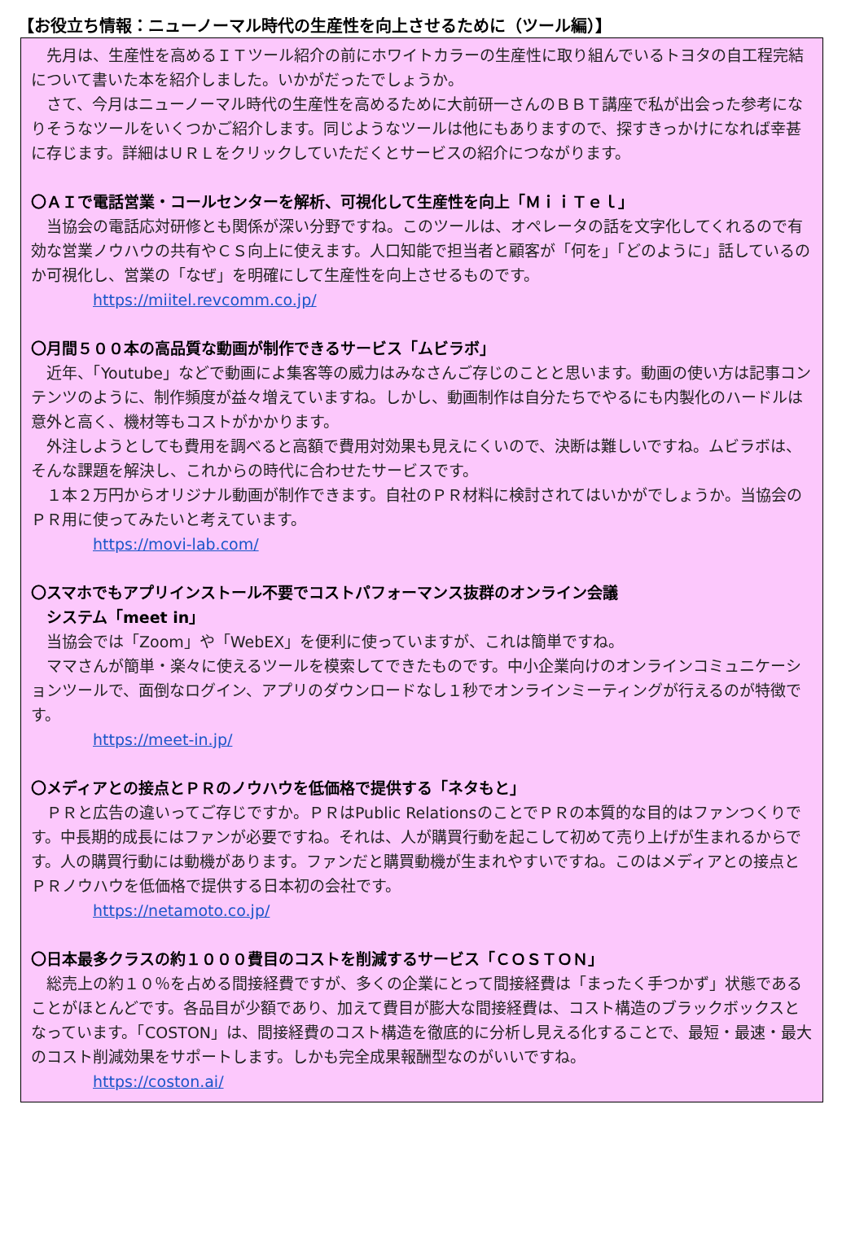【お役立ち情報：ニューノーマル時代の生産性を向上させるために（ツール編）】
　先月は、生産性を高めるＩＴツール紹介の前にホワイトカラーの生産性に取り組んでいるトヨタの自工程完結について書いた本を紹介しました。いかがだったでしょうか。
　さて、今月はニューノーマル時代の生産性を高めるために大前研一さんのＢＢＴ講座で私が出会った参考になりそうなツールをいくつかご紹介します。同じようなツールは他にもありますので、探すきっかけになれば幸甚に存じます。詳細はＵＲＬをクリックしていただくとサービスの紹介につながります。
〇ＡＩで電話営業・コールセンターを解析、可視化して生産性を向上「ＭｉｉＴｅｌ」
　当協会の電話応対研修とも関係が深い分野ですね。このツールは、オペレータの話を文字化してくれるので有効な営業ノウハウの共有やＣＳ向上に使えます。人口知能で担当者と顧客が「何を」「どのように」話しているのか可視化し、営業の「なぜ」を明確にして生産性を向上させるものです。
https://miitel.revcomm.co.jp/
〇月間５００本の高品質な動画が制作できるサービス「ムビラボ」
　近年、「Youtube」などで動画によ集客等の威力はみなさんご存じのことと思います。動画の使い方は記事コンテンツのように、制作頻度が益々増えていますね。しかし、動画制作は自分たちでやるにも内製化のハードルは意外と高く、機材等もコストがかかります。
　外注しようとしても費用を調べると高額で費用対効果も見えにくいので、決断は難しいですね。ムビラボは、そんな課題を解決し、これからの時代に合わせたサービスです。
　１本２万円からオリジナル動画が制作できます。自社のＰＲ材料に検討されてはいかがでしょうか。当協会のＰＲ用に使ってみたいと考えています。
https://movi-lab.com/
〇スマホでもアプリインストール不要でコストパフォーマンス抜群のオンライン会議
　システム「meet in」
　当協会では「Zoom」や「WebEX」を便利に使っていますが、これは簡単ですね。
　ママさんが簡単・楽々に使えるツールを模索してできたものです。中小企業向けのオンラインコミュニケーションツールで、面倒なログイン、アプリのダウンロードなし１秒でオンラインミーティングが行えるのが特徴です。
https://meet-in.jp/
〇メディアとの接点とＰＲのノウハウを低価格で提供する「ネタもと」
　ＰＲと広告の違いってご存じですか。ＰＲはPublic RelationsのことでＰＲの本質的な目的はファンつくりです。中長期的成長にはファンが必要ですね。それは、人が購買行動を起こして初めて売り上げが生まれるからです。人の購買行動には動機があります。ファンだと購買動機が生まれやすいですね。このはメディアとの接点とＰＲノウハウを低価格で提供する日本初の会社です。
https://netamoto.co.jp/
〇日本最多クラスの約１０００費目のコストを削減するサービス「ＣＯＳＴＯＮ」
　総売上の約１０％を占める間接経費ですが、多くの企業にとって間接経費は「まったく手つかず」状態であることがほとんどです。各品目が少額であり、加えて費目が膨大な間接経費は、コスト構造のブラックボックスとなっています。「COSTON」は、間接経費のコスト構造を徹底的に分析し見える化することで、最短・最速・最大のコスト削減効果をサポートします。しかも完全成果報酬型なのがいいですね。
https://coston.ai/